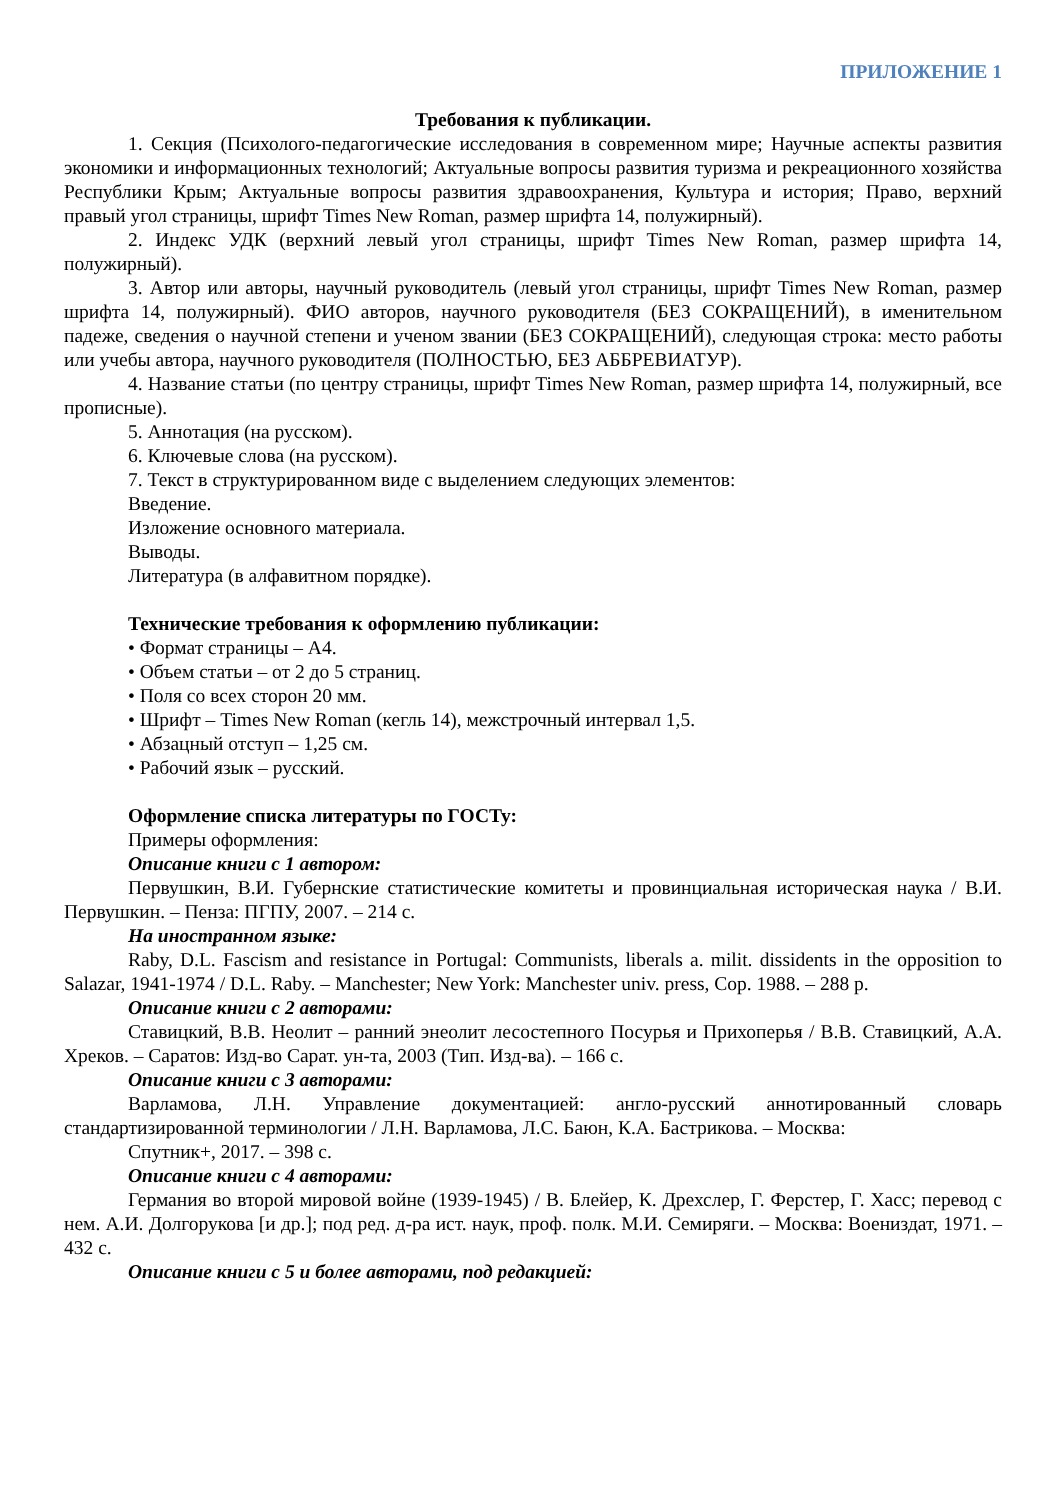ПРИЛОЖЕНИЕ 1
Требования к публикации.
1. Секция (Психолого-педагогические исследования в современном мире; Научные аспекты развития экономики и информационных технологий; Актуальные вопросы развития туризма и рекреационного хозяйства Республики Крым; Актуальные вопросы развития здравоохранения, Культура и история; Право, верхний правый угол страницы, шрифт Times New Roman, размер шрифта 14, полужирный).
2. Индекс УДК (верхний левый угол страницы, шрифт Times New Roman, размер шрифта 14, полужирный).
3. Автор или авторы, научный руководитель (левый угол страницы, шрифт Times New Roman, размер шрифта 14, полужирный). ФИО авторов, научного руководителя (БЕЗ СОКРАЩЕНИЙ), в именительном падеже, сведения о научной степени и ученом звании (БЕЗ СОКРАЩЕНИЙ), следующая строка: место работы или учебы автора, научного руководителя (ПОЛНОСТЬЮ, БЕЗ АББРЕВИАТУР).
4. Название статьи (по центру страницы, шрифт Times New Roman, размер шрифта 14, полужирный, все прописные).
5. Аннотация (на русском).
6. Ключевые слова (на русском).
7. Текст в структурированном виде с выделением следующих элементов:
Введение.
Изложение основного материала.
Выводы.
Литература (в алфавитном порядке).
Технические требования к оформлению публикации:
• Формат страницы – А4.
• Объем статьи – от 2 до 5 страниц.
• Поля со всех сторон 20 мм.
• Шрифт – Times New Roman (кегль 14), межстрочный интервал 1,5.
• Абзацный отступ – 1,25 см.
• Рабочий язык – русский.
Оформление списка литературы по ГОСТу:
Примеры оформления:
Описание книги с 1 автором:
Первушкин, В.И. Губернские статистические комитеты и провинциальная историческая наука / В.И. Первушкин. – Пенза: ПГПУ, 2007. – 214 с.
На иностранном языке:
Raby, D.L. Fascism and resistance in Portugal: Communists, liberals a. milit. dissidents in the opposition to Salazar, 1941-1974 / D.L. Raby. – Manchester; New York: Manchester univ. press, Cop. 1988. – 288 p.
Описание книги с 2 авторами:
Ставицкий, В.В. Неолит – ранний энеолит лесостепного Посурья и Прихоперья / В.В. Ставицкий, А.А. Хреков. – Саратов: Изд-во Сарат. ун-та, 2003 (Тип. Изд-ва). – 166 с.
Описание книги с 3 авторами:
Варламова, Л.Н. Управление документацией: англо-русский аннотированный словарь стандартизированной терминологии / Л.Н. Варламова, Л.С. Баюн, К.А. Бастрикова. – Москва:
Спутник+, 2017. – 398 с.
Описание книги с 4 авторами:
Германия во второй мировой войне (1939-1945) / В. Блейер, К. Дрехслер, Г. Ферстер, Г. Хасс; перевод с нем. А.И. Долгорукова [и др.]; под ред. д-ра ист. наук, проф. полк. М.И. Семиряги. – Москва: Воениздат, 1971. – 432 с.
Описание книги с 5 и более авторами, под редакцией: